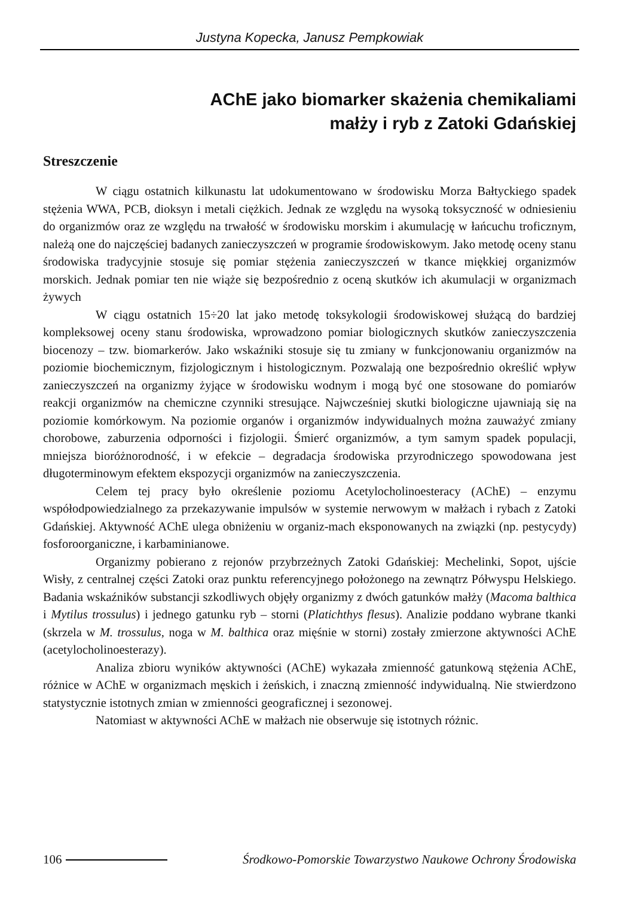Justyna Kopecka, Janusz Pempkowiak
AChE jako biomarker skażenia chemikaliami
małży i ryb z Zatoki Gdańskiej
Streszczenie
W ciągu ostatnich kilkunastu lat udokumentowano w środowisku Morza Bałtyckiego spadek stężenia WWA, PCB, dioksyn i metali ciężkich. Jednak ze względu na wysoką toksyczność w odniesieniu do organizmów oraz ze względu na trwałość w środowisku morskim i akumulację w łańcuchu troficznym, należą one do najczęściej badanych zanieczyszczeń w programie środowiskowym. Jako metodę oceny stanu środowiska tradycyjnie stosuje się pomiar stężenia zanieczyszczeń w tkance miękkiej organizmów morskich. Jednak pomiar ten nie wiąże się bezpośrednio z oceną skutków ich akumulacji w organizmach żywych
W ciągu ostatnich 15÷20 lat jako metodę toksykologii środowiskowej służącą do bardziej kompleksowej oceny stanu środowiska, wprowadzono pomiar biologicznych skutków zanieczyszczenia biocenozy – tzw. biomarkerów. Jako wskaźniki stosuje się tu zmiany w funkcjonowaniu organizmów na poziomie biochemicznym, fizjologicznym i histologicznym. Pozwalają one bezpośrednio określić wpływ zanieczyszczeń na organizmy żyjące w środowisku wodnym i mogą być one stosowane do pomiarów reakcji organizmów na chemiczne czynniki stresujące. Najwcześniej skutki biologiczne ujawniają się na poziomie komórkowym. Na poziomie organów i organizmów indywidualnych można zauważyć zmiany chorobowe, zaburzenia odporności i fizjologii. Śmierć organizmów, a tym samym spadek populacji, mniejsza bioróżnorodność, i w efekcie – degradacja środowiska przyrodniczego spowodowana jest długoterminowym efektem ekspozycji organizmów na zanieczyszczenia.
Celem tej pracy było określenie poziomu Acetylocholinoesteracy (AChE) – enzymu współodpowiedzialnego za przekazywanie impulsów w systemie nerwowym w małżach i rybach z Zatoki Gdańskiej. Aktywność AChE ulega obniżeniu w organiz-mach eksponowanych na związki (np. pestycydy) fosforoorganiczne, i karbaminianowe.
Organizmy pobierano z rejonów przybrzeżnych Zatoki Gdańskiej: Mechelinki, Sopot, ujście Wisły, z centralnej części Zatoki oraz punktu referencyjnego położonego na zewnątrz Półwyspu Helskiego. Badania wskaźników substancji szkodliwych objęły organizmy z dwóch gatunków małży (Macoma balthica i Mytilus trossulus) i jednego gatunku ryb – storni (Platichthys flesus). Analizie poddano wybrane tkanki (skrzela w M. trossulus, noga w M. balthica oraz mięśnie w storni) zostały zmierzone aktywności AChE (acetylocholinoesterazy).
Analiza zbioru wyników aktywności (AChE) wykazała zmienność gatunkową stężenia AChE, różnice w AChE w organizmach męskich i żeńskich, i znaczną zmienność indywidualną. Nie stwierdzono statystycznie istotnych zmian w zmienności geograficznej i sezonowej.
Natomiast w aktywności AChE w małżach nie obserwuje się istotnych różnic.
106 Środkowo-Pomorskie Towarzystwo Naukowe Ochrony Środowiska